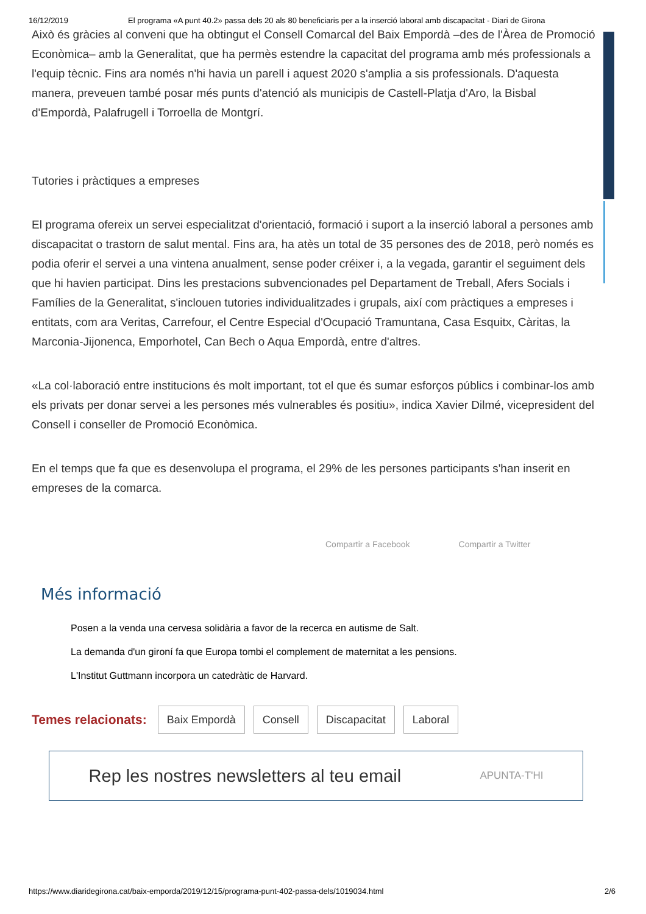16/12/2019 El programa «A punt 40.2» passa dels 20 als 80 beneficiaris per a la inserció laboral amb discapacitat - Diari de Girona
Això és gràcies al conveni que ha obtingut el Consell Comarcal del Baix Empordà –des de l'Àrea de Promoció Econòmica– amb la Generalitat, que ha permès estendre la capacitat del programa amb més professionals a l'equip tècnic. Fins ara només n'hi havia un parell i aquest 2020 s'amplia a sis professionals. D'aquesta manera, preveuen també posar més punts d'atenció als municipis de Castell-Platja d'Aro, la Bisbal d'Empordà, Palafrugell i Torroella de Montgrí.
Tutories i pràctiques a empreses
El programa ofereix un servei especialitzat d'orientació, formació i suport a la inserció laboral a persones amb discapacitat o trastorn de salut mental. Fins ara, ha atès un total de 35 persones des de 2018, però només es podia oferir el servei a una vintena anualment, sense poder créixer i, a la vegada, garantir el seguiment dels que hi havien participat. Dins les prestacions subvencionades pel Departament de Treball, Afers Socials i Famílies de la Generalitat, s'inclouen tutories individualitzades i grupals, així com pràctiques a empreses i entitats, com ara Veritas, Carrefour, el Centre Especial d'Ocupació Tramuntana, Casa Esquitx, Càritas, la Marconia-Jijonenca, Emporhotel, Can Bech o Aqua Empordà, entre d'altres.
«La col·laboració entre institucions és molt important, tot el que és sumar esforços públics i combinar-los amb els privats per donar servei a les persones més vulnerables és positiu», indica Xavier Dilmé, vicepresident del Consell i conseller de Promoció Econòmica.
En el temps que fa que es desenvolupa el programa, el 29% de les persones participants s'han inserit en empreses de la comarca.
Compartir a Facebook Compartir a Twitter
Més informació
Posen a la venda una cervesa solidària a favor de la recerca en autisme de Salt.
La demanda d'un gironí fa que Europa tombi el complement de maternitat a les pensions.
L'Institut Guttmann incorpora un catedràtic de Harvard.
Temes relacionats: Baix Empordà Consell Discapacitat Laboral
Rep les nostres newsletters al teu email APUNTA-T'HI
https://www.diaridegirona.cat/baix-emporda/2019/12/15/programa-punt-402-passa-dels/1019034.html 2/6